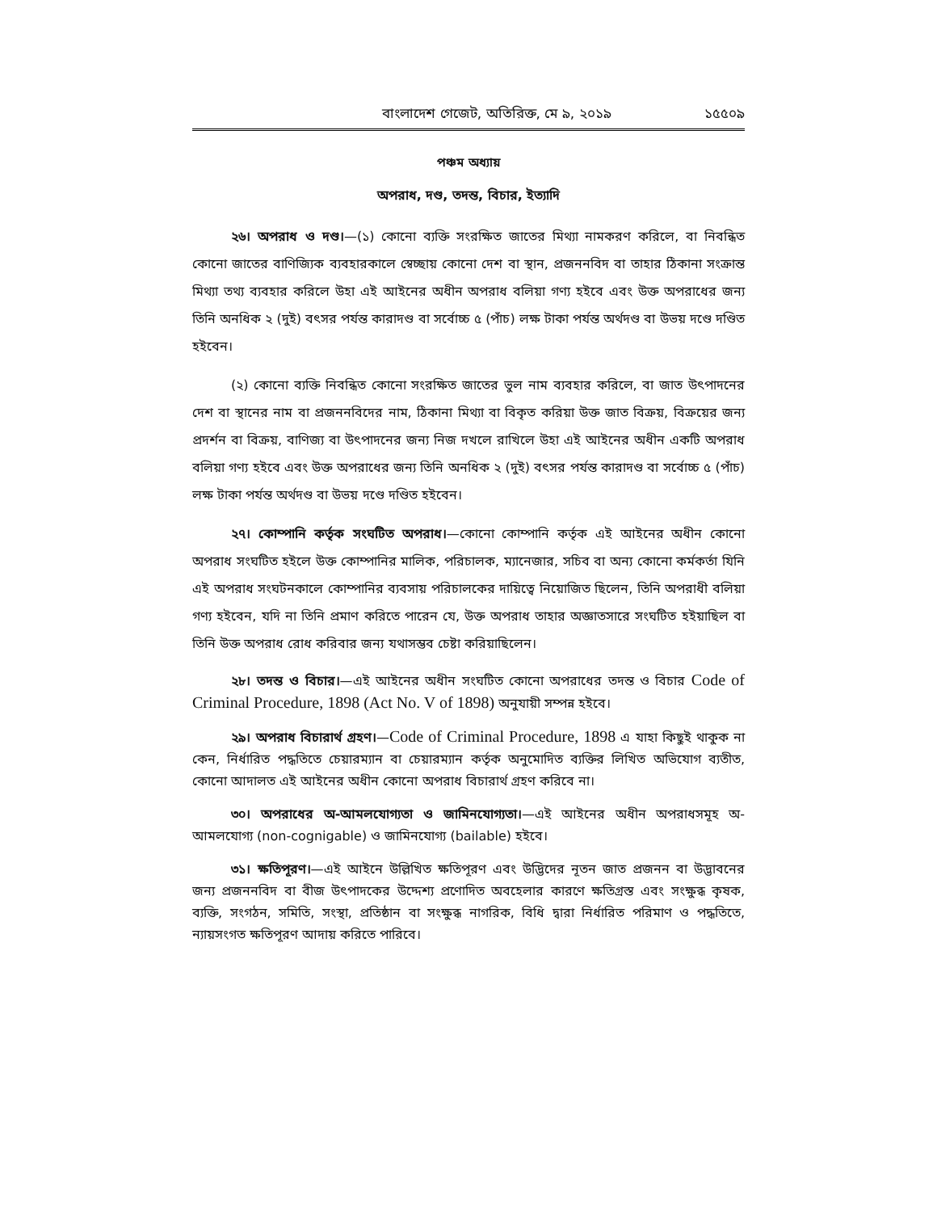বাংলাদেশ গেজেট, অতিরিক্ত, মে ৯, ২০১৯ ১৫৫০৯
পঞ্চম অধ্যায়
অপরাধ, দণ্ড, তদন্ত, বিচার, ইত্যাদি
২৬। অপরাধ ও দণ্ড।—(১) কোনো ব্যক্তি সংরক্ষিত জাতের মিথ্যা নামকরণ করিলে, বা নিবন্ধিত কোনো জাতের বাণিজ্যিক ব্যবহারকালে স্বেচ্ছায় কোনো দেশ বা স্থান, প্রজননবিদ বা তাহার ঠিকানা সংক্রান্ত মিথ্যা তথ্য ব্যবহার করিলে উহা এই আইনের অধীন অপরাধ বলিয়া গণ্য হইবে এবং উক্ত অপরাধের জন্য তিনি অনধিক ২ (দুই) বৎসর পর্যন্ত কারাদণ্ড বা সর্বোচ্চ ৫ (পাঁচ) লক্ষ টাকা পর্যন্ত অর্থদণ্ড বা উভয় দণ্ডে দণ্ডিত হইবেন।
(২) কোনো ব্যক্তি নিবন্ধিত কোনো সংরক্ষিত জাতের ভুল নাম ব্যবহার করিলে, বা জাত উৎপাদনের দেশ বা স্থানের নাম বা প্রজননবিদের নাম, ঠিকানা মিথ্যা বা বিকৃত করিয়া উক্ত জাত বিক্রয়, বিক্রয়ের জন্য প্রদর্শন বা বিক্রয়, বাণিজ্য বা উৎপাদনের জন্য নিজ দখলে রাখিলে উহা এই আইনের অধীন একটি অপরাধ বলিয়া গণ্য হইবে এবং উক্ত অপরাধের জন্য তিনি অনধিক ২ (দুই) বৎসর পর্যন্ত কারাদণ্ড বা সর্বোচ্চ ৫ (পাঁচ) লক্ষ টাকা পর্যন্ত অর্থদণ্ড বা উভয় দণ্ডে দণ্ডিত হইবেন।
২৭। কোম্পানি কর্তৃক সংঘটিত অপরাধ।—কোনো কোম্পানি কর্তৃক এই আইনের অধীন কোনো অপরাধ সংঘটিত হইলে উক্ত কোম্পানির মালিক, পরিচালক, ম্যানেজার, সচিব বা অন্য কোনো কর্মকর্তা যিনি এই অপরাধ সংঘটনকালে কোম্পানির ব্যবসায় পরিচালকের দায়িত্বে নিয়োজিত ছিলেন, তিনি অপরাধী বলিয়া গণ্য হইবেন, যদি না তিনি প্রমাণ করিতে পারেন যে, উক্ত অপরাধ তাহার অজ্ঞাতসারে সংঘটিত হইয়াছিল বা তিনি উক্ত অপরাধ রোধ করিবার জন্য যথাসম্ভব চেষ্টা করিয়াছিলেন।
২৮। তদন্ত ও বিচার।—এই আইনের অধীন সংঘটিত কোনো অপরাধের তদন্ত ও বিচার Code of Criminal Procedure, 1898 (Act No. V of 1898) অনুযায়ী সম্পন্ন হইবে।
২৯। অপরাধ বিচারার্থ গ্রহণ।—Code of Criminal Procedure, 1898 এ যাহা কিছুই থাকুক না কেন, নির্ধারিত পদ্ধতিতে চেয়ারম্যান বা চেয়ারম্যান কর্তৃক অনুমোদিত ব্যক্তির লিখিত অভিযোগ ব্যতীত, কোনো আদালত এই আইনের অধীন কোনো অপরাধ বিচারার্থ গ্রহণ করিবে না।
৩০। অপরাধের অ-আমলযোগ্যতা ও জামিনযোগ্যতা।—এই আইনের অধীন অপরাধসমূহ অ-আমলযোগ্য (non-cognigable) ও জামিনযোগ্য (bailable) হইবে।
৩১। ক্ষতিপূরণ।—এই আইনে উল্লিখিত ক্ষতিপূরণ এবং উদ্ভিদের নূতন জাত প্রজনন বা উদ্ভাবনের জন্য প্রজননবিদ বা বীজ উৎপাদকের উদ্দেশ্য প্রণোদিত অবহেলার কারণে ক্ষতিগ্রস্ত এবং সংক্ষুব্ধ কৃষক, ব্যক্তি, সংগঠন, সমিতি, সংস্থা, প্রতিষ্ঠান বা সংক্ষুব্ধ নাগরিক, বিধি দ্বারা নির্ধারিত পরিমাণ ও পদ্ধতিতে, ন্যায়সংগত ক্ষতিপূরণ আদায় করিতে পারিবে।